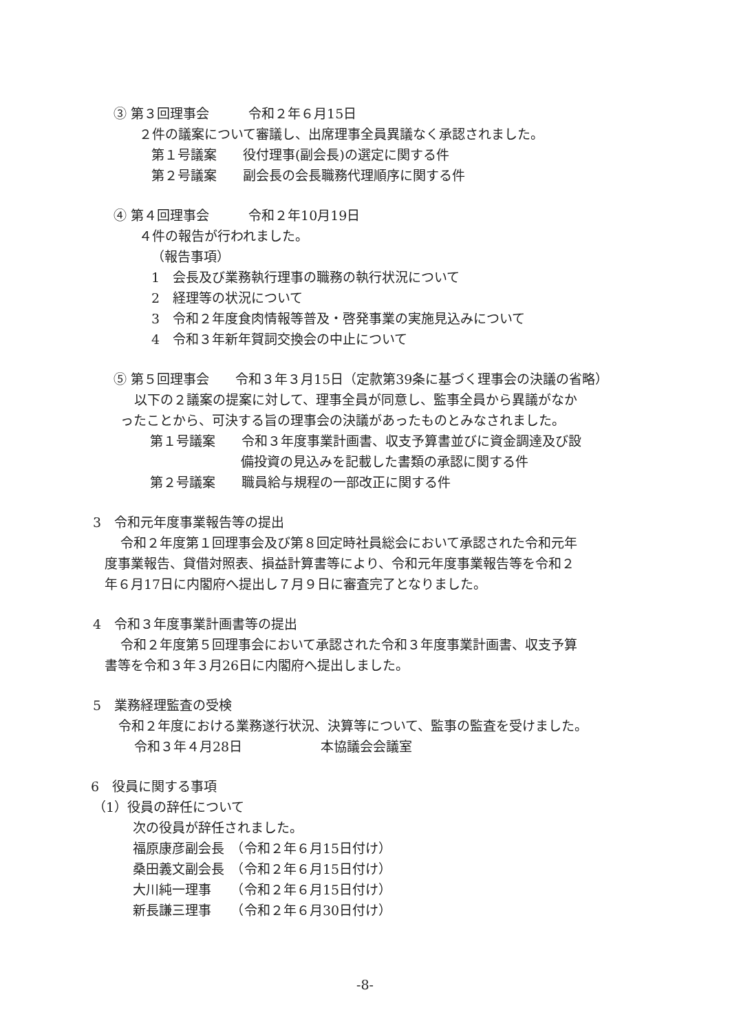③ 第３回理事会　　　令和２年６月15日
２件の議案について審議し、出席理事全員異議なく承認されました。
第１号議案　　役付理事(副会長)の選定に関する件
第２号議案　　副会長の会長職務代理順序に関する件
④ 第４回理事会　　　令和２年10月19日
４件の報告が行われました。
（報告事項）
1　会長及び業務執行理事の職務の執行状況について
2　経理等の状況について
3　令和２年度食肉情報等普及・啓発事業の実施見込みについて
4　令和３年新年賀詞交換会の中止について
⑤ 第５回理事会　　令和３年３月15日（定款第39条に基づく理事会の決議の省略）
以下の２議案の提案に対して、理事全員が同意し、監事全員から異議がなか
ったことから、可決する旨の理事会の決議があったものとみなされました。
第１号議案　　令和３年度事業計画書、収支予算書並びに資金調達及び設
備投資の見込みを記載した書類の承認に関する件
第２号議案　　職員給与規程の一部改正に関する件
3　令和元年度事業報告等の提出
令和２年度第１回理事会及び第８回定時社員総会において承認された令和元年
度事業報告、貸借対照表、損益計算書等により、令和元年度事業報告等を令和２
年６月17日に内閣府へ提出し７月９日に審査完了となりました。
4　令和３年度事業計画書等の提出
令和２年度第５回理事会において承認された令和３年度事業計画書、収支予算
書等を令和３年３月26日に内閣府へ提出しました。
5　業務経理監査の受検
令和２年度における業務遂行状況、決算等について、監事の監査を受けました。
令和３年４月28日　　　　　　本協議会会議室
6　役員に関する事項
（1）役員の辞任について
次の役員が辞任されました。
福原康彦副会長　（令和２年６月15日付け）
桑田義文副会長　（令和２年６月15日付け）
大川純一理事　　（令和２年６月15日付け）
新長謙三理事　　（令和２年６月30日付け）
-8-